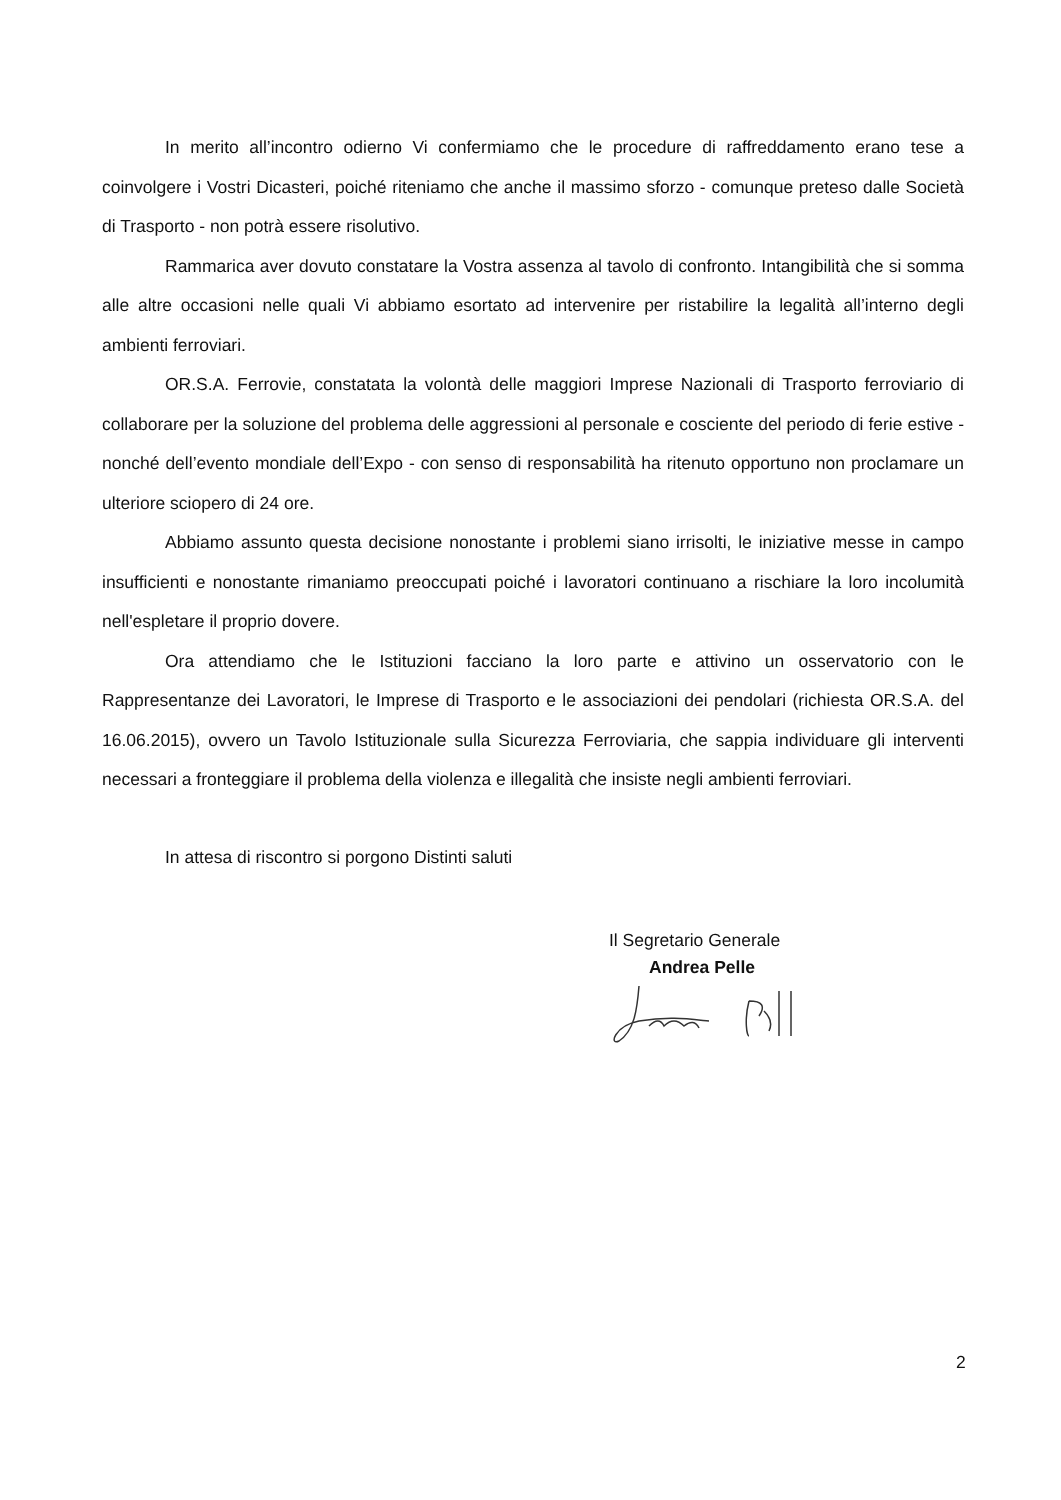In merito all’incontro odierno Vi confermiamo che le procedure di raffreddamento erano tese a coinvolgere i Vostri Dicasteri, poiché riteniamo che anche il massimo sforzo - comunque preteso dalle Società di Trasporto - non potrà essere risolutivo.
Rammarica aver dovuto constatare la Vostra assenza al tavolo di confronto. Intangibilità che si somma alle altre occasioni nelle quali Vi abbiamo esortato ad intervenire per ristabilire la legalità all’interno degli ambienti ferroviari.
OR.S.A. Ferrovie, constatata la volontà delle maggiori Imprese Nazionali di Trasporto ferroviario di collaborare per la soluzione del problema delle aggressioni al personale e cosciente del periodo di ferie estive - nonché dell’evento mondiale dell’Expo - con senso di responsabilità ha ritenuto opportuno non proclamare un ulteriore sciopero di 24 ore.
Abbiamo assunto questa decisione nonostante i problemi siano irrisolti, le iniziative messe in campo insufficienti e nonostante rimaniamo preoccupati poiché i lavoratori continuano a rischiare la loro incolumità nell'espletare il proprio dovere.
Ora attendiamo che le Istituzioni facciano la loro parte e attivino un osservatorio con le Rappresentanze dei Lavoratori, le Imprese di Trasporto e le associazioni dei pendolari (richiesta OR.S.A. del 16.06.2015), ovvero un Tavolo Istituzionale sulla Sicurezza Ferroviaria, che sappia individuare gli interventi necessari a fronteggiare il problema della violenza e illegalità che insiste negli ambienti ferroviari.
In attesa di riscontro si porgono Distinti saluti
Il Segretario Generale
Andrea Pelle
2